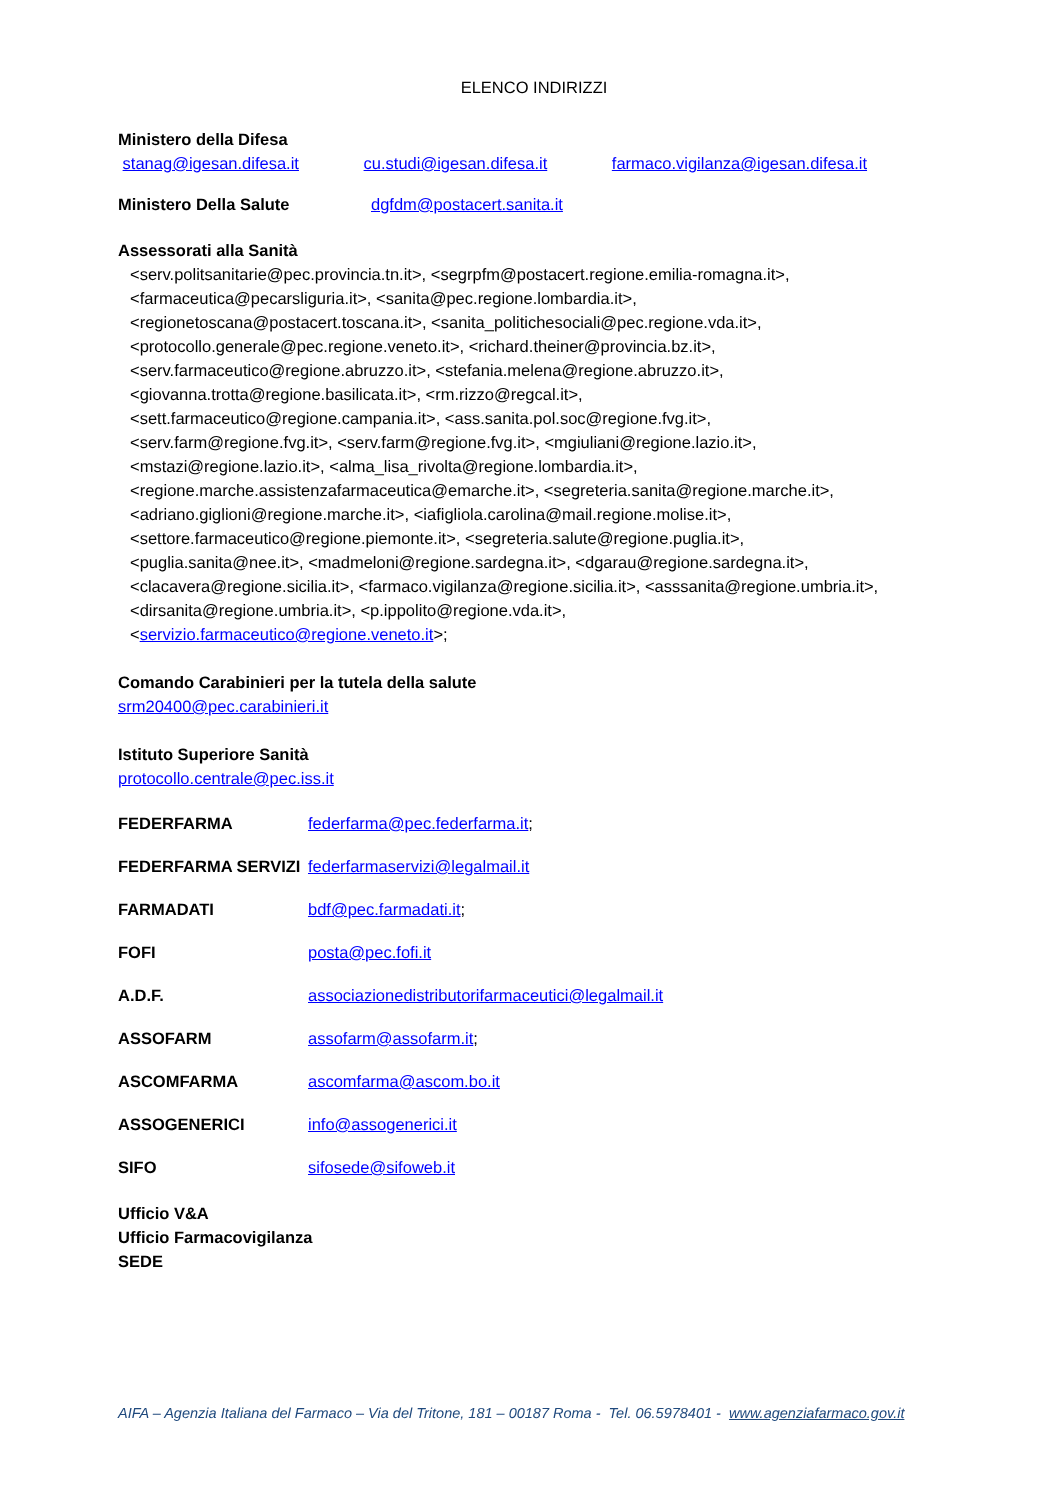ELENCO INDIRIZZI
Ministero della Difesa
stanag@igesan.difesa.it cu.studi@igesan.difesa.it farmaco.vigilanza@igesan.difesa.it
Ministero Della Salute dgfdm@postacert.sanita.it
Assessorati alla Sanità
<serv.politsanitarie@pec.provincia.tn.it>, <segrpfm@postacert.regione.emilia-romagna.it>,
<farmaceutica@pecarsliguria.it>, <sanita@pec.regione.lombardia.it>,
<regionetoscana@postacert.toscana.it>, <sanita_politichesociali@pec.regione.vda.it>,
<protocollo.generale@pec.regione.veneto.it>, <richard.theiner@provincia.bz.it>,
<serv.farmaceutico@regione.abruzzo.it>, <stefania.melena@regione.abruzzo.it>,
<giovanna.trotta@regione.basilicata.it>, <rm.rizzo@regcal.it>,
<sett.farmaceutico@regione.campania.it>, <ass.sanita.pol.soc@regione.fvg.it>,
<serv.farm@regione.fvg.it>, <serv.farm@regione.fvg.it>, <mgiuliani@regione.lazio.it>,
<mstazi@regione.lazio.it>, <alma_lisa_rivolta@regione.lombardia.it>,
<regione.marche.assistenzafarmaceutica@emarche.it>, <segreteria.sanita@regione.marche.it>,
<adriano.giglioni@regione.marche.it>, <iafigliola.carolina@mail.regione.molise.it>,
<settore.farmaceutico@regione.piemonte.it>, <segreteria.salute@regione.puglia.it>,
<puglia.sanita@nee.it>, <madmeloni@regione.sardegna.it>, <dgarau@regione.sardegna.it>,
<clacavera@regione.sicilia.it>, <farmaco.vigilanza@regione.sicilia.it>, <asssanita@regione.umbria.it>,
<dirsanita@regione.umbria.it>, <p.ippolito@regione.vda.it>,
<servizio.farmaceutico@regione.veneto.it>;
Comando Carabinieri per la tutela della salute
srm20400@pec.carabinieri.it
Istituto Superiore Sanità
protocollo.centrale@pec.iss.it
FEDERFARMA federfarma@pec.federfarma.it;
FEDERFARMA SERVIZI federfarmaservizi@legalmail.it
FARMADATI bdf@pec.farmadati.it;
FOFI posta@pec.fofi.it
A.D.F. associazionedistributorifarmaceutici@legalmail.it
ASSOFARM assofarm@assofarm.it;
ASCOMFARMA ascomfarma@ascom.bo.it
ASSOGENERICI info@assogenerici.it
SIFO sifosede@sifoweb.it
Ufficio V&A
Ufficio Farmacovigilanza
SEDE
AIFA – Agenzia Italiana del Farmaco – Via del Tritone, 181 – 00187 Roma - Tel. 06.5978401 - www.agenziafarmaco.gov.it